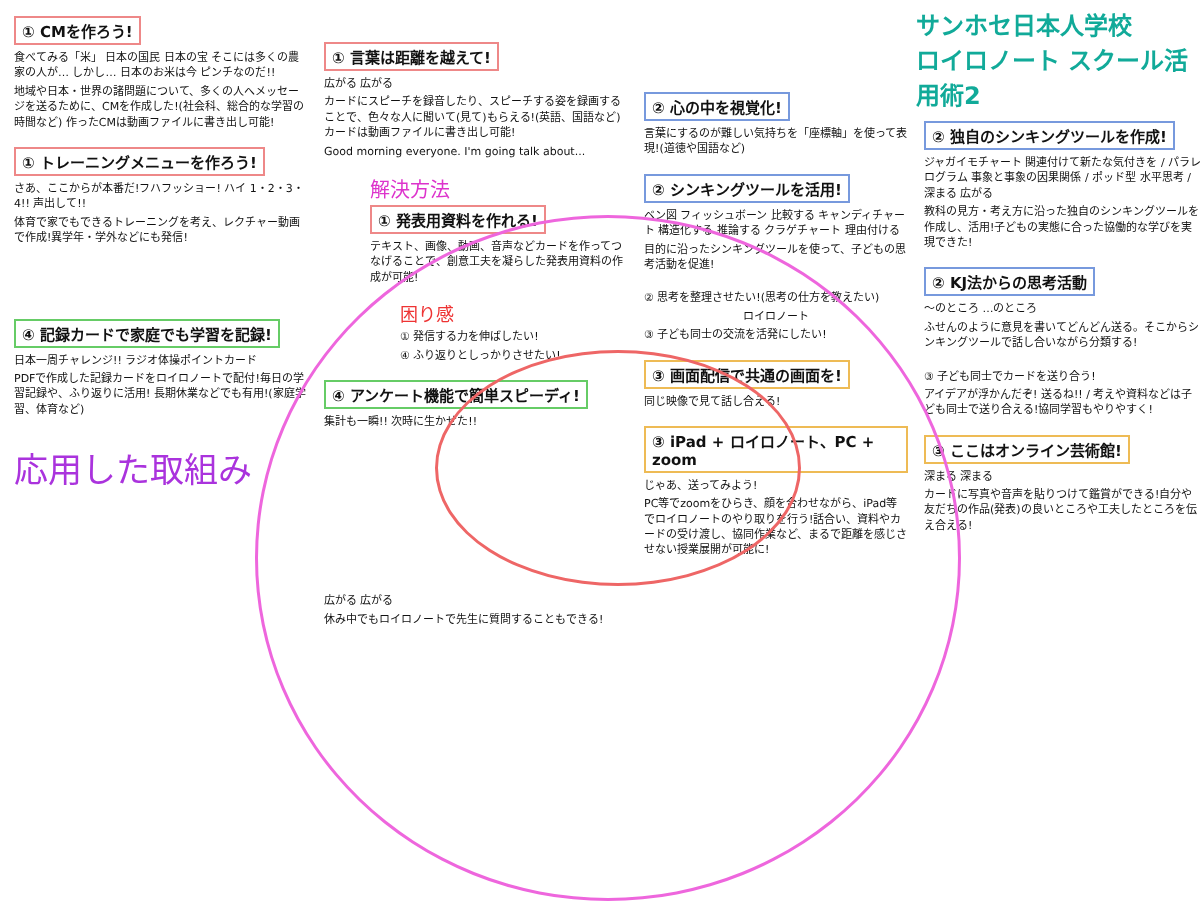① CMを作ろう!
食べてみる「米」 日本の国民 日本の宝 そこには多くの農家の人が… しかし… 日本のお米は今 ピンチなのだ!!
地域や日本・世界の諸問題について、多くの人へメッセージを送るために、CMを作成した!(社会科、総合的な学習の時間など) 作ったCMは動画ファイルに書き出し可能!
① トレーニングメニューを作ろう!
さあ、ここからが本番だ!フハフッショー! ハイ 1・2・3・4!! 声出して!!
体育で家でもできるトレーニングを考え、レクチャー動画で作成!異学年・学外などにも発信!
④ 記録カードで家庭でも学習を記録!
日本一周チャレンジ!! ラジオ体操ポイントカード
PDFで作成した記録カードをロイロノートで配付!毎日の学習記録や、ふり返りに活用! 長期休業などでも有用!(家庭学習、体育など)
応用した取組み
① 言葉は距離を越えて!
広がる 広がる
カードにスピーチを録音したり、スピーチする姿を録画することで、色々な人に聞いて(見て)もらえる!(英語、国語など) カードは動画ファイルに書き出し可能!
Good morning everyone. I'm going talk about...
解決方法
① 発表用資料を作れる!
テキスト、画像、動画、音声などカードを作ってつなげることで、創意工夫を凝らした発表用資料の作成が可能!
困り感
① 発信する力を伸ばしたい!
④ ふり返りとしっかりさせたい!
④ アンケート機能で簡単スピーディ!
集計も一瞬!! 次時に生かせた!!
広がる 広がる
休み中でもロイロノートで先生に質問することもできる!
② 心の中を視覚化!
言葉にするのが難しい気持ちを「座標軸」を使って表現!(道徳や国語など)
② シンキングツールを活用!
ベン図 フィッシュボーン 比較する キャンディチャート 構造化する 推論する クラゲチャート 理由付ける
目的に沿ったシンキングツールを使って、子どもの思考活動を促進!
② 思考を整理させたい!(思考の仕方を教えたい)
ロイロノート
③ 子ども同士の交流を活発にしたい!
③ 画面配信で共通の画面を!
同じ映像で見て話し合える!
③ iPad + ロイロノート、PC + zoom
じゃあ、送ってみよう!
PC等でzoomをひらき、顔を合わせながら、iPad等でロイロノートのやり取りを行う!話合い、資料やカードの受け渡し、協同作業など、まるで距離を感じさせない授業展開が可能に!
サンホセ日本人学校
ロイロノート スクール活用術2
② 独自のシンキングツールを作成!
ジャガイモチャート 関連付けて新たな気付きを / パラレログラム 事象と事象の因果関係 / ポッド型 水平思考 / 深まる 広がる
教科の見方・考え方に沿った独自のシンキングツールを作成し、活用!子どもの実態に合った協働的な学びを実現できた!
② KJ法からの思考活動
〜のところ …のところ
ふせんのように意見を書いてどんどん送る。そこからシンキングツールで話し合いながら分類する!
③ 子ども同士でカードを送り合う!
アイデアが浮かんだぞ! 送るね!! / 考えや資料などは子ども同士で送り合える!協同学習もやりやすく!
③ ここはオンライン芸術館!
深まる 深まる
カードに写真や音声を貼りつけて鑑賞ができる!自分や友だちの作品(発表)の良いところや工夫したところを伝え合える!